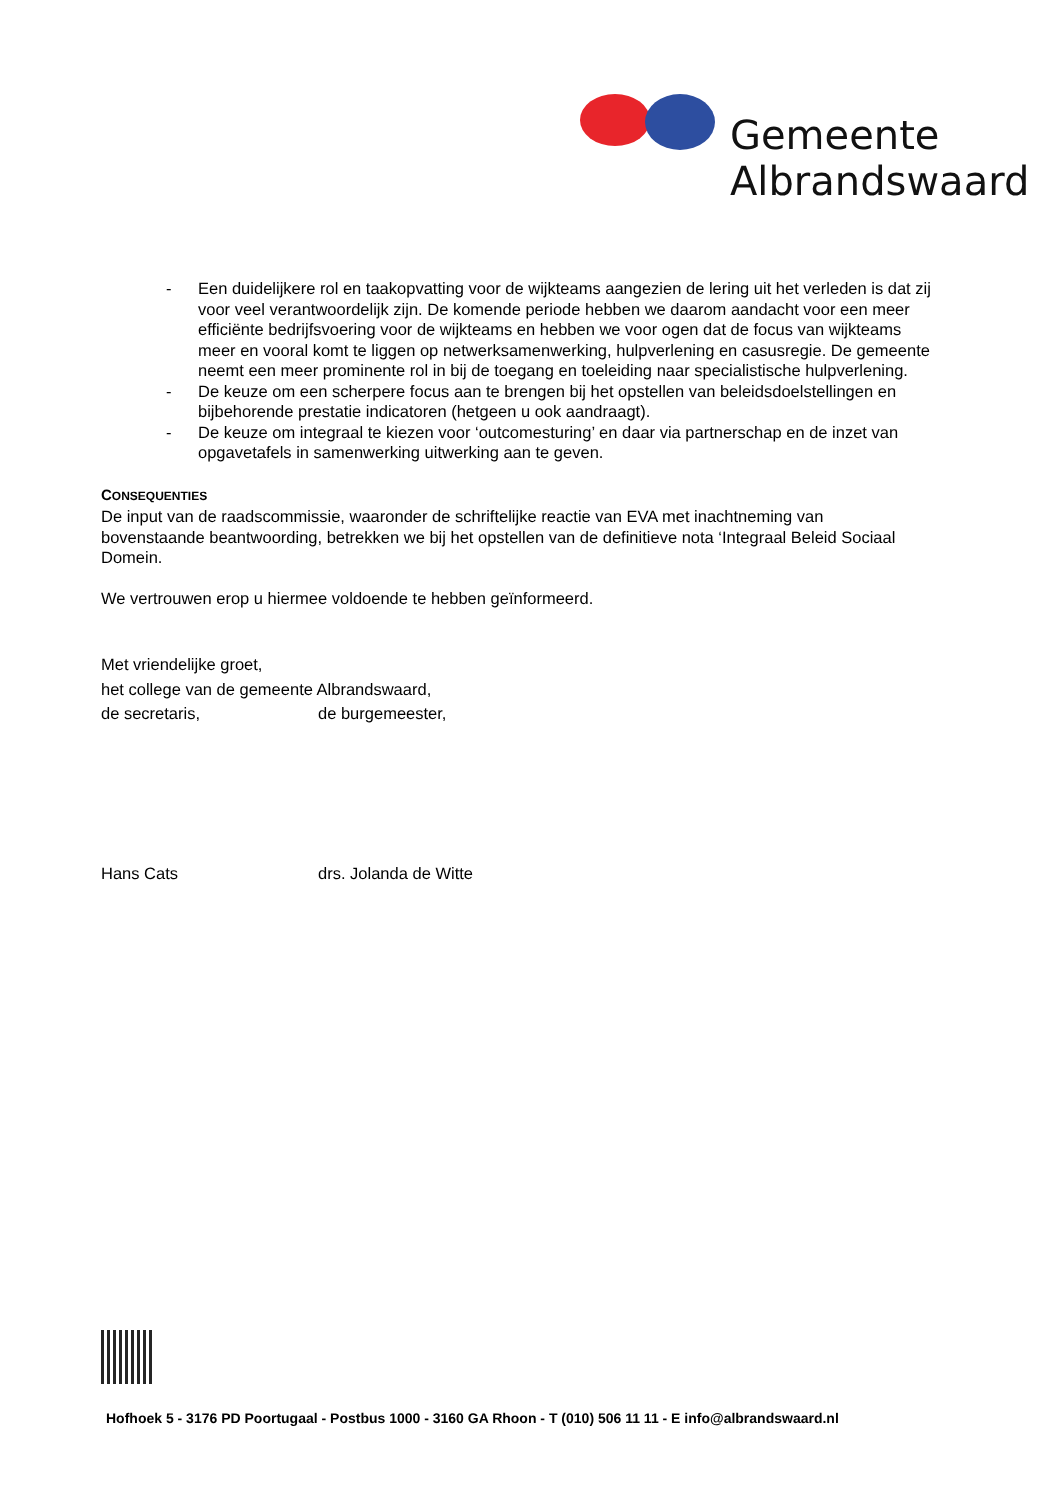Gemeente
Albrandswaard
- Een duidelijkere rol en taakopvatting voor de wijkteams aangezien de lering uit het verleden is dat zij voor veel verantwoordelijk zijn. De komende periode hebben we daarom aandacht voor een meer efficiënte bedrijfsvoering voor de wijkteams en hebben we voor ogen dat de focus van wijkteams meer en vooral komt te liggen op netwerksamenwerking, hulpverlening en casusregie. De gemeente neemt een meer prominente rol in bij de toegang en toeleiding naar specialistische hulpverlening.
- De keuze om een scherpere focus aan te brengen bij het opstellen van beleidsdoelstellingen en bijbehorende prestatie indicatoren (hetgeen u ook aandraagt).
- De keuze om integraal te kiezen voor ‘outcomesturing’ en daar via partnerschap en de inzet van opgavetafels in samenwerking uitwerking aan te geven.
CONSEQUENTIES
De input van de raadscommissie, waaronder de schriftelijke reactie van EVA met inachtneming van bovenstaande beantwoording, betrekken we bij het opstellen van de definitieve nota ‘Integraal Beleid Sociaal Domein.
We vertrouwen erop u hiermee voldoende te hebben geïnformeerd.
Met vriendelijke groet,
het college van de gemeente Albrandswaard,
de secretaris, de burgemeester,
Hans Cats drs. Jolanda de Witte
Hofhoek 5 - 3176 PD Poortugaal - Postbus 1000 - 3160 GA Rhoon - T (010) 506 11 11 - E info@albrandswaard.nl